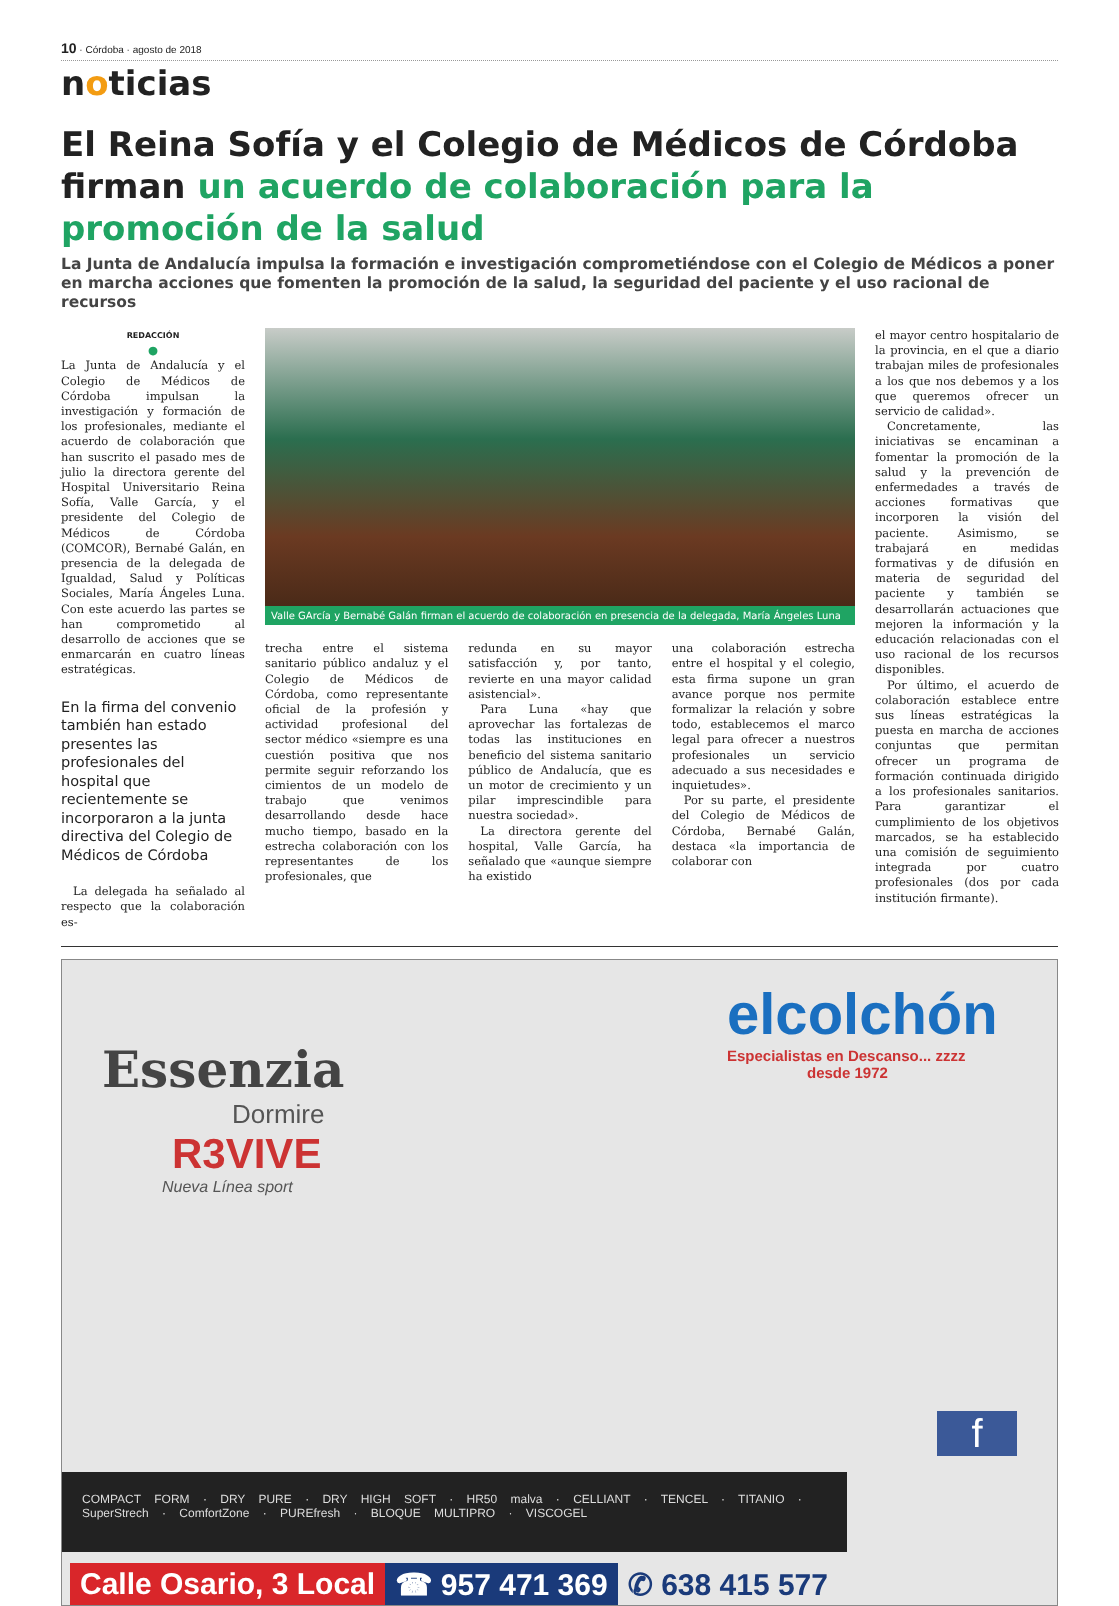10 · Córdoba · agosto de 2018
noticias
El Reina Sofía y el Colegio de Médicos de Córdoba firman un acuerdo de colaboración para la promoción de la salud
La Junta de Andalucía impulsa la formación e investigación comprometiéndose con el Colegio de Médicos a poner en marcha acciones que fomenten la promoción de la salud, la seguridad del paciente y el uso racional de recursos
REDACCIÓN
●
La Junta de Andalucía y el Colegio de Médicos de Córdoba impulsan la investigación y formación de los profesionales, mediante el acuerdo de colaboración que han suscrito el pasado mes de julio la directora gerente del Hospital Universitario Reina Sofía, Valle García, y el presidente del Colegio de Médicos de Córdoba (COMCOR), Bernabé Galán, en presencia de la delegada de Igualdad, Salud y Políticas Sociales, María Ángeles Luna. Con este acuerdo las partes se han comprometido al desarrollo de acciones que se enmarcarán en cuatro líneas estratégicas.
En la firma del convenio también han estado presentes las profesionales del hospital que recientemente se incorporaron a la junta directiva del Colegio de Médicos de Córdoba
La delegada ha señalado al respecto que la colaboración es-
Valle GArcía y Bernabé Galán firman el acuerdo de colaboración en presencia de la delegada, María Ángeles Luna
trecha entre el sistema sanitario público andaluz y el Colegio de Médicos de Córdoba, como representante oficial de la profesión y actividad profesional del sector médico «siempre es una cuestión positiva que nos permite seguir reforzando los cimientos de un modelo de trabajo que venimos desarrollando desde hace mucho tiempo, basado en la estrecha colaboración con los representantes de los profesionales, que
redunda en su mayor satisfacción y, por tanto, revierte en una mayor calidad asistencial».
Para Luna «hay que aprovechar las fortalezas de todas las instituciones en beneficio del sistema sanitario público de Andalucía, que es un motor de crecimiento y un pilar imprescindible para nuestra sociedad».
La directora gerente del hospital, Valle García, ha señalado que «aunque siempre ha existido
una colaboración estrecha entre el hospital y el colegio, esta firma supone un gran avance porque nos permite formalizar la relación y sobre todo, establecemos el marco legal para ofrecer a nuestros profesionales un servicio adecuado a sus necesidades e inquietudes».
Por su parte, el presidente del Colegio de Médicos de Córdoba, Bernabé Galán, destaca «la importancia de colaborar con
el mayor centro hospitalario de la provincia, en el que a diario trabajan miles de profesionales a los que nos debemos y a los que queremos ofrecer un servicio de calidad».
Concretamente, las iniciativas se encaminan a fomentar la promoción de la salud y la prevención de enfermedades a través de acciones formativas que incorporen la visión del paciente. Asimismo, se trabajará en medidas formativas y de difusión en materia de seguridad del paciente y también se desarrollarán actuaciones que mejoren la información y la educación relacionadas con el uso racional de los recursos disponibles.
Por último, el acuerdo de colaboración establece entre sus líneas estratégicas la puesta en marcha de acciones conjuntas que permitan ofrecer un programa de formación continuada dirigido a los profesionales sanitarios. Para garantizar el cumplimiento de los objetivos marcados, se ha establecido una comisión de seguimiento integrada por cuatro profesionales (dos por cada institución firmante).
Essenzia
Dormire
R3VIVE
Nueva Línea sport
elcolchón
Especialistas en Descanso... zzzz
desde 1972
f
COMPACT FORM · DRY PURE · DRY HIGH SOFT · HR50 malva · CELLIANT · TENCEL · TITANIO · SuperStrech · ComfortZone · PUREfresh · BLOQUE MULTIPRO · VISCOGEL
Calle Osario, 3 Local ☎ 957 471 369 ✆ 638 415 577